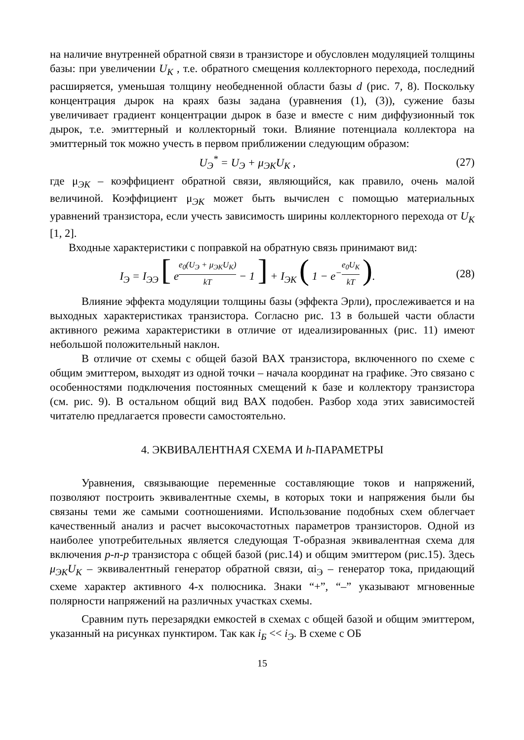на наличие внутренней обратной связи в транзисторе и обусловлен модуляцией толщины базы: при увеличении U<sub>K</sub> , т.е. обратного смещения коллекторного перехода, последний расширяется, уменьшая толщину необедненной области базы d (рис. 7, 8). Поскольку концентрация дырок на краях базы задана (уравнения (1), (3)), сужение базы увеличивает градиент концентрации дырок в базе и вместе с ним диффузионный ток дырок, т.е. эмиттерный и коллекторный токи. Влияние потенциала коллектора на эмиттерный ток можно учесть в первом приближении следующим образом:
U<sub>Э</sub><sup>*</sup> = U<sub>Э</sub> + μ<sub>ЭК</sub>U<sub>K</sub> , (27)
где μ<sub>ЭК</sub> – коэффициент обратной связи, являющийся, как правило, очень малой величиной. Коэффициент μ<sub>ЭК</sub> может быть вычислен с помощью материальных уравнений транзистора, если учесть зависимость ширины коллекторного перехода от U<sub>K</sub> [1, 2].
Входные характеристики с поправкой на обратную связь принимают вид:
I<sub>Э</sub> = I<sub>ЭЭ</sub> [ e<sup>e<sub>0</sub>(U<sub>Э</sub> + μ<sub>ЭК</sub>U<sub>K</sub>) kT</sup> − 1 ] + I<sub>ЭК</sub> ( 1 − e<sup>−e<sub>0</sub>U<sub>K</sub> kT</sup> ).
(28)
Влияние эффекта модуляции толщины базы (эффекта Эрли), прослеживается и на выходных характеристиках транзистора. Согласно рис. 13 в большей части области активного режима характеристики в отличие от идеализированных (рис. 11) имеют небольшой положительный наклон.
В отличие от схемы с общей базой ВАХ транзистора, включенного по схеме с общим эмиттером, выходят из одной точки – начала координат на графике. Это связано с особенностями подключения постоянных смещений к базе и коллектору транзистора (см. рис. 9). В остальном общий вид ВАХ подобен. Разбор хода этих зависимостей читателю предлагается провести самостоятельно.
4. ЭКВИВАЛЕНТНАЯ СХЕМА И h-ПАРАМЕТРЫ
Уравнения, связывающие переменные составляющие токов и напряжений, позволяют построить эквивалентные схемы, в которых токи и напряжения были бы связаны теми же самыми соотношениями. Использование подобных схем облегчает качественный анализ и расчет высокочастотных параметров транзисторов. Одной из наиболее употребительных является следующая Т-образная эквивалентная схема для включения p-n-p транзистора с общей базой (рис.14) и общим эмиттером (рис.15). Здесь μ<sub>ЭК</sub>U<sub>K</sub> – эквивалентный генератор обратной связи, αi<sub>Э</sub> – генератор тока, придающий схеме характер активного 4-х полюсника. Знаки “+”, “–” указывают мгновенные полярности напряжений на различных участках схемы.
Сравним путь перезарядки емкостей в схемах с общей базой и общим эмиттером, указанный на рисунках пунктиром. Так как i<sub>Б</sub> << i<sub>Э</sub>. В схеме с ОБ
15